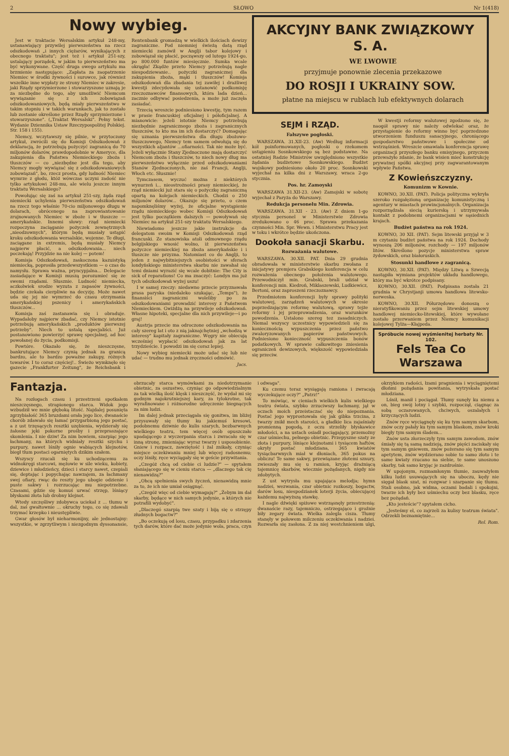2 SŁOWO Nr 1(418)
Nowy wybieg.
Jest w traktacie Wersalskim artykuł 248-my, ustanawiający przywilej pierwszeństwa na rzecz odszkodowań „i innych ciężarów, wynikających z obecnego traktatu"; jest też i artykuł 251-szy, ustalający porządek, w jakim to pierwszeństwo ma być wykonywane. Część druga owego artykułu ma brzmienie następujące: „Zapłata za zaopatrzenie Niemiec w środki żywności i surowce, jak również wszelkie inne wypłaty ze strony Niemiec w zakresie, jaki Rządy sprzymierzone i stowarzyszone uznają je za niezbędne do tego, aby umożliwić Niemcom wywiązanie się z ich zobowiązań odszkodowaniowych, będą miały pierwszeństwo w takim stopniu i w takich warunkach, jak to zostało lub zostanie określone przez Rządy sprzymierzone i stowarzyszone". („Traktat Wersalski". Pełny tekst. Wydanie Dziennika Ustaw Rzeczypospolitej Polskiej. Str. 158 i 155).
Niemcy, wczytawszy się pilnie, w przytoczony artykuł, zwrócili się do Komisji Odszkodowań z deklaracją, że potrzebują pożyczyć zagranicą do 70 miljonów dolarów, prawdopodobnie w Ameryce, dla zakupienia dla Państwa Niemieckiego zboża i tłuszczów — co „niezbędne jest dla tego, aby Niemcy mogły wywiązać się z odszkodowaniowych zobowiązań", bo, rzecz prosta, gdy ludność Niemiec wymrze z głodu, któż wówczas uczyni zadość nie tylko artykułowi 248-mu, ale wielu jeszcze innym traktatu Wersalskiego?
Powołując się zaś na artykuł 251-szy, żąda rząd niemiecki uchylenia pierwszeństwa odszkodowań na rzecz tego właśnie 70-cio miljonowego długu w dolarach, obrócenego na zaprowiantowanie zrujnowanych Niemiec w zboże i w tłuszcze — amerykańskie. Innemi słowy: rząd niemiecki rozpoczyna zaciąganie pożyczek zewnętrznych „nieodzownych", którym będą musiały ustąpić kroku odszkodowania wersalskie, wojenne. Te długi, zaciągane in extremis, będą musiały Niemcy najpierw płacić, a odszkodowania... niech poczekają! Przyjdzie na nie kolej — potem!
Komisja Odszkodowań, zaskoczona kazuistyką niemiecką, poprosiła przedewszystkiem — o czas do namysłu. Sprawa ważna, pryncypjalna... Delegacie zasiadające w Komisji muszą porozumieć się ze swemi rządami. Słusznie. Ludność niemiecka, aczkolwiek srodze wyzuta z zapasów żywności, będzie czekała cierpliwie na decyzję. Może nawet uda się jej nie wymrzeć do czasu otrzymania amerykańskiej pszenicy i amerykańskich tłuszczów...
Komisja zaś zastanawia się i obraduje. Wypadałoby najpierw zbadać, czy Niemcy istotnie potrzebują amerykańskich „produktów pierwszej potrzeby". Niech to ustalą specjaliści. Już postanowiono powierzyć sprawę specjalnej, ad hoc powołanej do życia, podkomisji.
Powtóre. Okazało się, że nieszczęsne, bankrutujące Niemcy czynią jednak za granicą bardzo, ale to bardzo poważne zakupy, różnych towarów. I to coraz częściej!.. Świeżo wymknęło się gazecie „Frankfurter Zeitung", że Reichsbank i Rentenbank gromadzą w wielkich ilościach dewizy zagraniczne. Pod niemniej świeżą datą rząd niemiecki zamówił w Anglji tabor kolejowy i zobowiązał się płacić, począwszy od lutego 1924-go, po 800.000 funtów miesięcznie. Sumka wcale okrągła! Zkądże przeto Niemcy potrzebują nagle niespodziewanie.. pożyczki zagranicznej dla zakupienia zboża, mąki i tłuszczów! Komisja odszkodowań dla zbadania tej zawiłej i drażliwej kwestji zdecydowała się ustanowić podkomisję rzeczoznawców finansowych, która lada dzień... zacznie odbywać posiedzenia, a może już zaczęła zasiadać.
Trzecią wreszcie podniesiono kwestję, tym razem w prasie francuskiej oficjalnej i półoficjalnej. A mianowicie: jeżeli istotnie Niemcy potrzebują niezbędnie zagranicznego zboża i zagranicznych tłuszczów, to kto ma im ich dostarczyć? Domagając się uznania pierwszeństwa dla długu zbożowo-tłuszczowego, Niemcy tem samem odwołują się do wszystkich aljantów ...ofiarności. Tak nie może być. Jeżeli wyłącznie Stany Zjednoczone mają dostarczyć Niemcom zboża i tłuszczów, to niech nowy dług ma pierwszeństwo wyłącznie przed odszkodowaniami Stanów Zjednoczonych, nie zaś Francji, Anglji, Włoch etc. Słusznie!
Tymczasem, wyczuć można z niektórych wynurzeń i... nieostrożności prasy niemieckiej, że rząd niemiecki już stara się o pożyczkę zagraniczną opartą na kolejach niemieckich. Chodzi o 250 miljonów dolarów... Okazuje się przeto, o czem napomknęliśmy wyżej, że oficjalne wystąpienie rządu niemieckiego wobec Komisji Odszkodowań jest tylko początkiem dalszych — powoływań się Niemiec na artykuł 251-szy traktatu Wersalskiego.
Niewiadomo jeszcze jakie instrukcje da delegatom swoim w Komisji Odszkodowań rząd francuski. Ze stanowiska atoli odmownego rządu belgijskiego wnosić wolno, iż pierwszeństwa pożyczce niemieckiej na zboża amerykańskie i i tłuszcze nie przyzna. Natomiast co do Anglji, to jeden z najwybitniejszych osobistości w sferach londyńskiego ministerstwa skarbu nie zawahał się temi dniami wyrazić się wcale dobitnie: The City is sick of reparations! Co ma znaczyć: Londyn ma już tych odszkodowań wyżej uszu!
I w samej rzeczy: niedawno przecie przyznawała prasa paryska (niedaleko szukając, „Temps"), że finansiści zagraniczni woleliby po za odszkodowaniami prowadzić interesy z Państwem Niemieckiem. Gwiżdżą na przywileje odszkodowań. Własne hipoteki, specjalne dla nich przywileje—i po graj!
Austrja przecie ma odroczone odszkodowania na cały szereg lat i oto z nią jaknajchętniej „wchodzą w interesy" kapitały zagraniczne. Węgry nie obiecują wcześniej wypłacić odszkodowań jak za lat trzydzieście. I powodzi im się coraz lepiej.
Nowy wybieg niemiecki może udać się lub nie udać — trudno mu jednak zręczności odmówić.
Jacs.
AKCYJNY BANK ZWIĄZKOWY S. A.
WE LWOWIE
przyjmuje ponownie zlecenia przekazowe
DO ROSJI I UKRAINY SOW.
płatne na miejscu w rublach lub efektywnych dolarach
SEJM i RZĄD.
Fałszywe pogłoski.
WARSZAWA. 31.XII-23. (Aw) Według informacji kół poinformowanych, pogłoski o rzekomem ustąpieniu Sosnkowskiego są bez podstawne. Na ostatniej Radzie Ministrów uwzględniono wszystkie żądania budżetowe Sosnkowskiego. Budżet wojskowy podniesiono około 20 proc. Sosnkowski wyjechał na kilka dni z Warszawy, wraca 2-go stycznia.
Pos. hr. Zamoyski
WARSZAWA 31.XII-23. (Aw) Zamojski w sobotę wyjechał z Paryża do Warszawy.
Redukcja personelu Min. Zdrowia.
WARSZAWA. 31.XII - 23. (Aw) Z dniem 1-go stycznia personel w Ministerstwie Zdrowia zredukowano o 46 proc. Sprawa przekazania czynności Min. Spr. Wewn. i Ministerstwu Pracy jest w toku i wkrótce będzie ukończona.
Dookoła sanacji Skarbu.
Rozważania walutowe.
WARSZAWA. 30.XII. PAT. Dnia 29 grudnia obradowała w ministerstwie skarbu zwołana z inicjatywy premjera Grabskiego konferencja w celu rozważenia obecnego położenia walutowego. Przewodniczył min. Grabski, brali udział w konferencji min. Kiedroń, Miklaszewski, Ludkiewicz, Bertoni, oraz zaproszeni rzeczoznawcy.
Przedmiotem konferencji były sprawy polityki walutowej, zarządzeń walutowych w okresie poprzedzającym reformę walutową, sprawy tejże reformy i jej przeprowadzenia, oraz warunków powodzenia. Ustalono szereg tez zasadniczych. Niemal wszyscy uczestnicy wypowiedzieli się za koniecznością wypuszczenia przez państwo zwaloryzowanych papierów państwowych. Podniesiono konieczność wypuszczenia bonów podatkowych. W sprawie całkowitego zniesienia ograniczeń dewizowych, większość wypowiedziała się przeciw.
W kwestji reformy walutowej zgodzono się, że naogół sprawy nie należy odwlekać oraz, że przystąpienie do reformy winno być poprzedzone utworzeniem funduszu sanacyjnego, chroniącego gospodarstwo państwowe i społeczne od wstrząśnień. Wreszcie omawiała konferencja sprawę organizacji przyszłego banku emisyjnego, przyczem przeważyło zdanie, że bank wisien mieć konstrukcję prywatnej spółki akcyjnej przy zagwarantowanym wpływie Państwa.
Z Kowieńszczyzny.
Komunizm w Kownie.
KOWNO, 30.XII. (PAT). Policja polityczna wykryła szeroko rozgałęzioną organizację komunistyczną i agentury w miastach prowincjonalnych. Organizacja rozporządzała siecią kurierską i utrzymywała kontakt z podobnemi organizacjami w sąsiednich krajach.
Budżet państwa na rok 1924.
KOWNO, 30 XII. (PAT). Sejm litewski przyjął w 3 m czytaniu budżet państwa na rok 1924. Dochody wynoszą 206 miljonów, rozchody — 197 miljonów litów. Skreślono pozycje ministerstwa spraw żydowskich, oraz białoruskich.
Stosunki handlowe z zagranicą.
KOWNO, 30.XII. (PAT). Między Litwą a Szwecją nastąpiła wymiana projektów układu handlowego, który ma być wkrótce podpisany.
KOWNO, 30.XII. (PAT). Podpisana została 21 grudnia w Chrystjanji umowa handlowa litewsko-norweska.
KOWNO, 30.XII. Półurzędowo donoszą o nieratyfikowaniu przez sejm litewskiej umowy handlowej niemiecko-litewskiej, które wywołane zostało przerwaniem przez Niemcy komunikacji kolejowej Tylża—Kłajpeda.
Spróbucie nowej wyśmienitej herbaty Nr. 102.
Fels Tea Co Warszawa
Fantazja.
Na rozłogach czasu i przestrzeni spotkałem nieszczęsnego, strapionego starca. Widok jego wzbudził we mnie głęboką litość. Najdalej posunięta zgrzybiałość 365 bruzdami orała jego lice, dwanaście chorób zdawało się łamać przygarbioną jego postać, a z ust trzęsących resztki uzębienia, wydzierały się żałosne jęki pokorne prośby i przepraszające skomlenia. I nie dziw! Za nim bowiem, szarpiąc jego łachmany, na których widniały resztki szychu i purpury, nawet lśniły ognie wabiących klejnotów, biegł tłum postaci ogarniętych dzikim szałem.
Wszyscy rzucali się ku uchodzącemu za widnokręgi starcowi, mężowie w sile wieku, kobiety, dziewice i młodzieńcy, dzieci i starcy nawet, czepiali się, deptając i popychając nawzajem, za łachmany swej ofiary, rwąc do reszty jego ubogie odzienie i puste sakwy i rozrzucając mu niepotrzebne. Czasami, gdzie się komuś urwać strzęp, lśniący błyskami złota lub drobny klejnot.
Wtedy szczęśliwy zdobywca uciekał z ... tłumu w dal, zaś gwałtownie ... okruchy tego, co się zdawali trzymać krzepko i nieustępliwie.
Gwar głosów był nieharmonijny, ale jednostajny: wszystkie, w zgrzytliwym i niezgodnym dyssonansie, obrzucały starca wymówkami za niedotrzymanie obietnic, za oszustwo, czyniąc go odpowiedzialnym za tak wielką ilość klęsk i nieszczęść, że wydał mi się godnym najokrutniejszej kary, za tylokrotne, tak wyrafinowane i różnorodne udręczenie biegnących za nim ludzi.
Im dalej jednak przeciągała się gonitwa, im bliżej przysuwały się tłumy ku jakiemuś kresowi, podobnemu dziwnie do kulis szarych, bezbarwnych wielkiego teatru, tem więcej osób opuszczało upadającego z wyczerpania starca i zwracało się w inną stronę, zmieniając wyraz twarzy i usposobienie. Gniew i rozpacz, zawziętość i żal znikały, czyniąc miejsce oczekiwaniu mniej lub więcej radosnemu; oczy lśniły, ręce wyciągały się w geście przywitania.
„Czegóż chcą od ciebie ci ludzie?" — spytałem słaniającego się w cieniu starca — „dlaczego tak cię nienawidzą?"
„Ohcą spełnienia swych życzeń, nienawidzą mnie za to, że ich nie umiał osiągnąć.
„Czegóż więc od ciebie wymagają?" „Żebym im dał skarby, będące w nich samych jedynie, a których nie potrafili wydobyć".
„Dlaczegó szarpią twe szaty i biją się o strzępy złudnych bogactw?"
„Bo oczekują od losu, czasu, przypadku i zdarzenia tych darów, które dać może jedynie wola, praca, czyn i odwaga".
Ku czemu teraz wysiągają ramiona i zwracają wyczekujące oczy?" „Patrz!"
To mówiąc, w cieniach wielkich kulis wielkiego teatru świata, szybko zrzuciwszy łachmany, jął w oczach moich przeistaczać się do niepoznania. Postać jego wyprostowała się jak gibka trzcina, z twarzy znikł mech starości, a gładkie lica zajaśniały promienną pogodą, z oczu strzeliły błyskawice młodości, a na ustach osiadł pociągający, przemożny czar uśmiechu, pełnego obietnic. Przepyszne szaty ze złota i purpury, lśniące klejnotami i tysiącem haftów, okryły postać młodziana, 365 kwiatów tysiącbarwnych miał w dłoniach, 365 pokus na obliczu! Te same sakwy, przewiązane złotemi sznury, zwieszały mu się u ramion, kryjąc drażniącą tajemnicę skarbów, wiecznie pożądanych, nigdy nie zdobytych.
Z ust wytrysła mu upajająca melodja; hymn nadziei, wezwania, czar obietnic rozkoszy, bogactw, darów losu, niespodzianek loterji życia, obiecującej każdemu najwyższą stawkę.
I nagle dźwięki spiżowe wstrząsnęły przestrzenią: dwanaście razy, tajemniczo, ostrzegająco i groźnie biły zegary świata. Wielka zalegla cisza. Tłumy stanęły w połowem milczeniu oczekiwania i nadziei. Rozwarła się zasłona. Z za niej westchnieniem ulgi, okrzykiem radości, łzami pragnienia i wyciągniętemi dłońmi pożądania powitania, wytryskała postać młodziana.
Lśnił, manił i pociągał. Tłumy sunęły ku niemu a on, bieg swój lotny i szybki, rozpoczął, ciągnąc za sobą oczarowanych, chciwych, oszalałych i krzyczących ludzi.
Znów ręce wyciągnęły się ku tym samym skarbom, znów oczy pałały ku tym samym blaskom, znów kroki biegły tym samym śladem...
Znów usta złorzeczyły tym samym zawodom, znów śmiały się tą samą nadzieją, znów pięści zaciskały się tym samym gniewem, znów pożerano się tym samym apetytem, znów wydzierano sobie to samo złoto i te same kwiaty rzucano na siebie, te same unoszono skarby, tak samo kryjąc je zazdrośnie.
W upojonym, rozmamłonym tłumie, zauważyłem kilku ludzi usuwających się na uboczu, kędy nie sięgał blask szat, ni rozgwar i szarpanie się tłumu. Stali osobno, jak widma, oczami badali i spokojni, twarze ich były bez uśmiechu oczy bez blasku, ręce bez pożądań.
„Kto jesteście"? spytałem cicho.
„Jesteśmy el, co zajrzeli za kulisy teatrum świata". Odrzekli beznamiętnie...
Rel. Rom.